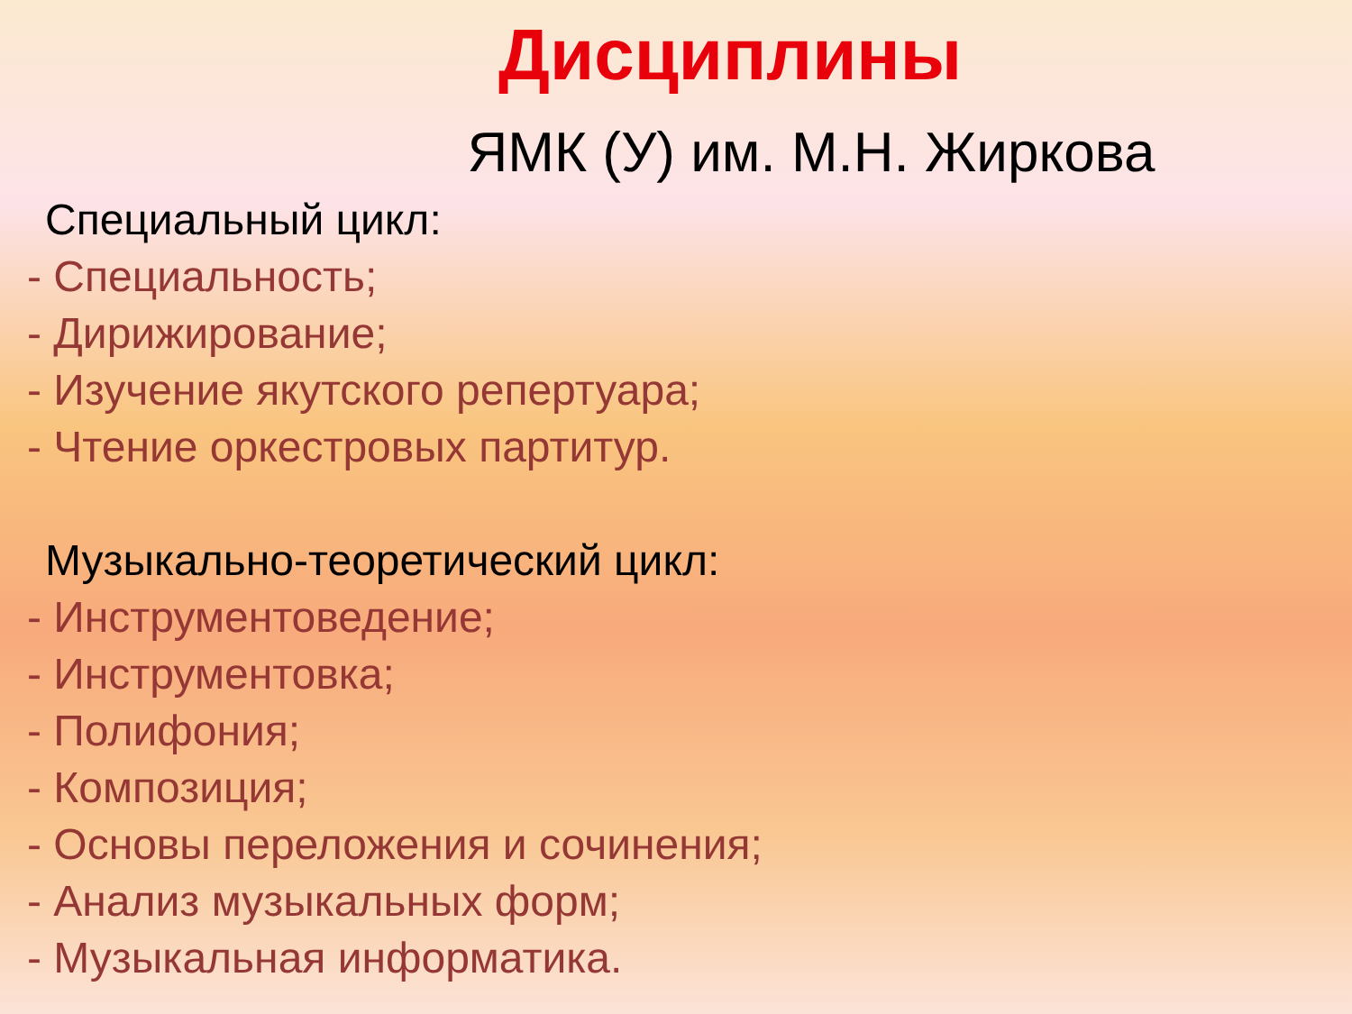Дисциплины
ЯМК (У) им. М.Н. Жиркова
Специальный цикл:
- Специальность;
- Дирижирование;
- Изучение якутского репертуара;
- Чтение оркестровых партитур.
Музыкально-теоретический цикл:
- Инструментоведение;
- Инструментовка;
- Полифония;
- Композиция;
- Основы переложения и сочинения;
- Анализ музыкальных форм;
- Музыкальная информатика.